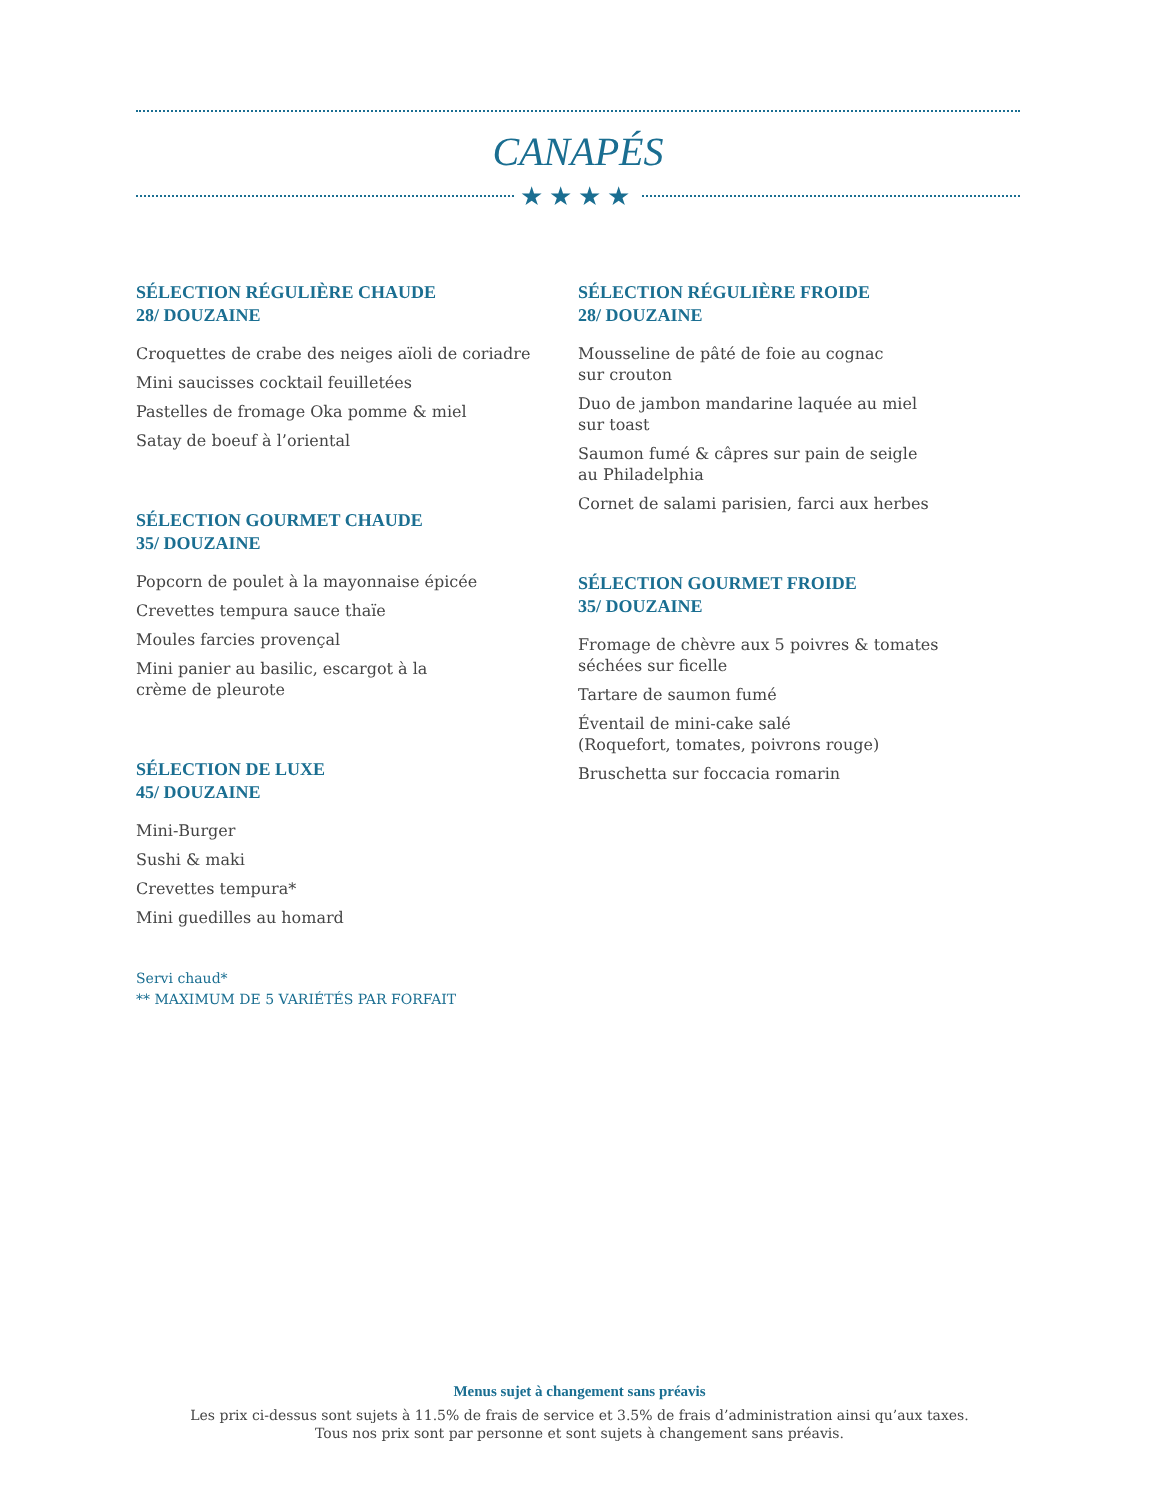CANAPÉS
★★★★
SÉLECTION RÉGULIÈRE CHAUDE
28/ DOUZAINE
Croquettes de crabe des neiges aïoli de coriadre
Mini saucisses cocktail feuilletées
Pastelles de fromage Oka pomme & miel
Satay de boeuf à l’oriental
SÉLECTION GOURMET CHAUDE
35/ DOUZAINE
Popcorn de poulet à la mayonnaise épicée
Crevettes tempura sauce thaïe
Moules farcies provençal
Mini panier au basilic, escargot à la
crème de pleurote
SÉLECTION DE LUXE
45/ DOUZAINE
Mini-Burger
Sushi & maki
Crevettes tempura*
Mini guedilles au homard
Servi chaud*
** MAXIMUM DE 5 VARIÉTÉS PAR FORFAIT
SÉLECTION RÉGULIÈRE FROIDE
28/ DOUZAINE
Mousseline de pâté de foie au cognac
sur crouton
Duo de jambon mandarine laquée au miel
sur toast
Saumon fumé & câpres sur pain de seigle
au Philadelphia
Cornet de salami parisien, farci aux herbes
SÉLECTION GOURMET FROIDE
35/ DOUZAINE
Fromage de chèvre aux 5 poivres & tomates
séchées sur ficelle
Tartare de saumon fumé
Éventail de mini-cake salé
(Roquefort, tomates, poivrons rouge)
Bruschetta sur foccacia romarin
Menus sujet à changement sans préavis
Les prix ci-dessus sont sujets à 11.5% de frais de service et 3.5% de frais d’administration ainsi qu’aux taxes.
Tous nos prix sont par personne et sont sujets à changement sans préavis.